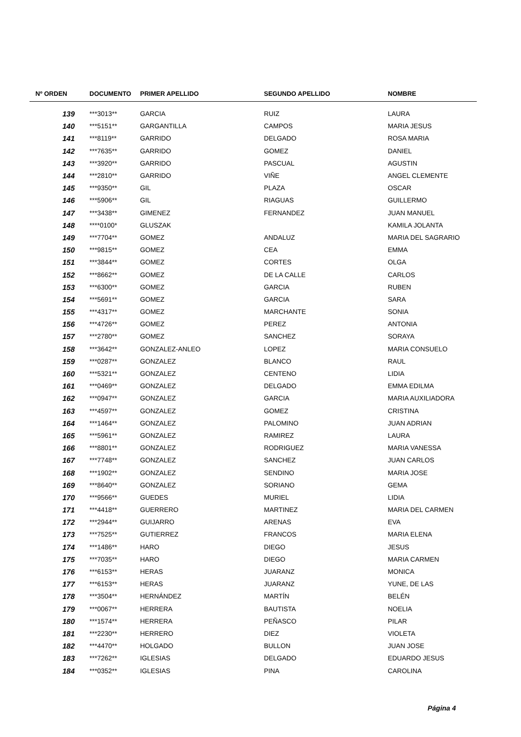| Nº ORDEN | DOCUMENTO | PRIMER APELLIDO | SEGUNDO APELLIDO | NOMBRE |
| --- | --- | --- | --- | --- |
| 139 | ***3013** | GARCIA | RUIZ | LAURA |
| 140 | ***5151** | GARGANTILLA | CAMPOS | MARIA JESUS |
| 141 | ***8119** | GARRIDO | DELGADO | ROSA MARIA |
| 142 | ***7635** | GARRIDO | GOMEZ | DANIEL |
| 143 | ***3920** | GARRIDO | PASCUAL | AGUSTIN |
| 144 | ***2810** | GARRIDO | VIÑE | ANGEL CLEMENTE |
| 145 | ***9350** | GIL | PLAZA | OSCAR |
| 146 | ***5906** | GIL | RIAGUAS | GUILLERMO |
| 147 | ***3438** | GIMENEZ | FERNANDEZ | JUAN MANUEL |
| 148 | ****0100* | GLUSZAK | | KAMILA JOLANTA |
| 149 | ***7704** | GOMEZ | ANDALUZ | MARIA DEL SAGRARIO |
| 150 | ***9815** | GOMEZ | CEA | EMMA |
| 151 | ***3844** | GOMEZ | CORTES | OLGA |
| 152 | ***8662** | GOMEZ | DE LA CALLE | CARLOS |
| 153 | ***6300** | GOMEZ | GARCIA | RUBEN |
| 154 | ***5691** | GOMEZ | GARCIA | SARA |
| 155 | ***4317** | GOMEZ | MARCHANTE | SONIA |
| 156 | ***4726** | GOMEZ | PEREZ | ANTONIA |
| 157 | ***2780** | GOMEZ | SANCHEZ | SORAYA |
| 158 | ***3642** | GONZALEZ-ANLEO | LOPEZ | MARIA CONSUELO |
| 159 | ***0287** | GONZALEZ | BLANCO | RAUL |
| 160 | ***5321** | GONZALEZ | CENTENO | LIDIA |
| 161 | ***0469** | GONZALEZ | DELGADO | EMMA EDILMA |
| 162 | ***0947** | GONZALEZ | GARCIA | MARIA AUXILIADORA |
| 163 | ***4597** | GONZALEZ | GOMEZ | CRISTINA |
| 164 | ***1464** | GONZALEZ | PALOMINO | JUAN ADRIAN |
| 165 | ***5961** | GONZALEZ | RAMIREZ | LAURA |
| 166 | ***8801** | GONZALEZ | RODRIGUEZ | MARIA VANESSA |
| 167 | ***7748** | GONZALEZ | SANCHEZ | JUAN CARLOS |
| 168 | ***1902** | GONZALEZ | SENDINO | MARIA JOSE |
| 169 | ***8640** | GONZALEZ | SORIANO | GEMA |
| 170 | ***9566** | GUEDES | MURIEL | LIDIA |
| 171 | ***4418** | GUERRERO | MARTINEZ | MARIA DEL CARMEN |
| 172 | ***2944** | GUIJARRO | ARENAS | EVA |
| 173 | ***7525** | GUTIERREZ | FRANCOS | MARIA ELENA |
| 174 | ***1486** | HARO | DIEGO | JESUS |
| 175 | ***7035** | HARO | DIEGO | MARIA CARMEN |
| 176 | ***6153** | HERAS | JUARANZ | MONICA |
| 177 | ***6153** | HERAS | JUARANZ | YUNE, DE LAS |
| 178 | ***3504** | HERNÁNDEZ | MARTÍN | BELÉN |
| 179 | ***0067** | HERRERA | BAUTISTA | NOELIA |
| 180 | ***1574** | HERRERA | PEÑASCO | PILAR |
| 181 | ***2230** | HERRERO | DIEZ | VIOLETA |
| 182 | ***4470** | HOLGADO | BULLON | JUAN JOSE |
| 183 | ***7262** | IGLESIAS | DELGADO | EDUARDO JESUS |
| 184 | ***0352** | IGLESIAS | PINA | CAROLINA |
Página 4